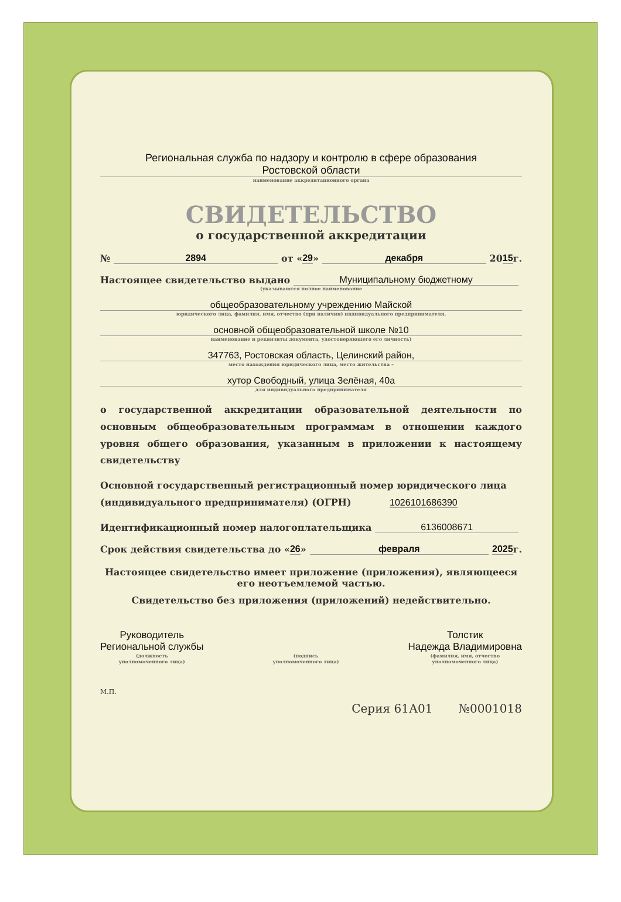Региональная служба по надзору и контролю в сфере образования
Ростовской области
наименование аккредитационного органа
СВИДЕТЕЛЬСТВО
о государственной аккредитации
№ 2894 от « 29 » декабря 20 15 г.
Настоящее свидетельство выдано Муниципальному бюджетному
(указываются полное наименование
общеобразовательному учреждению Майской
юридического лица, фамилия, имя, отчество (при наличии) индивидуального предпринимателя,
основной общеобразовательной школе №10
наименование и реквизиты документа, удостоверяющего его личность)
347763, Ростовская область, Целинский район,
место нахождения юридического лица, место жительства –
хутор Свободный, улица Зелёная, 40а
для индивидуального предпринимателя
о государственной аккредитации образовательной деятельности по основным общеобразовательным программам в отношении каждого уровня общего образования, указанным в приложении к настоящему свидетельству
Основной государственный регистрационный номер юридического лица (индивидуального предпринимателя) (ОГРН) 1026101686390
Идентификационный номер налогоплательщика 6136008671
Срок действия свидетельства до « 26 » февраля 2025 г.
Настоящее свидетельство имеет приложение (приложения), являющееся его неотъемлемой частью.
Свидетельство без приложения (приложений) недействительно.
Руководитель
Региональной службы
(должность
уполномоченного лица)
(подпись
уполномоченного лица)
Толстик
Надежда Владимировна
(фамилия, имя, отчество
уполномоченного лица)
М.П.
Серия 61А01 №0001018